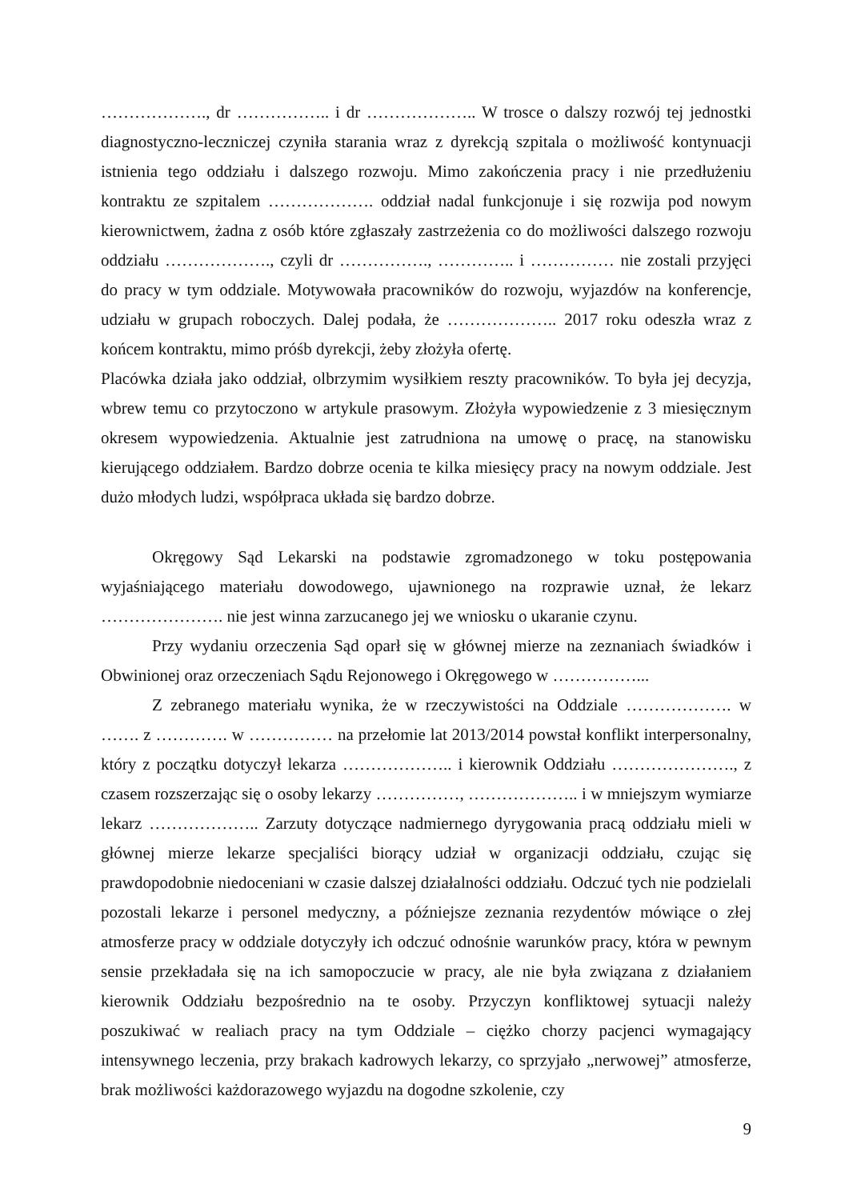………………., dr …………….. i dr ……………….. W trosce o dalszy rozwój tej jednostki diagnostyczno-leczniczej czyniła starania wraz z dyrekcją szpitala o możliwość kontynuacji istnienia tego oddziału i dalszego rozwoju. Mimo zakończenia pracy i nie przedłużeniu kontraktu ze szpitalem ………………. oddział nadal funkcjonuje i się rozwija pod nowym kierownictwem, żadna z osób które zgłaszały zastrzeżenia co do możliwości dalszego rozwoju oddziału ………………., czyli dr ……………., ………….. i …………… nie zostali przyjęci do pracy w tym oddziale. Motywowała pracowników do rozwoju, wyjazdów na konferencje, udziału w grupach roboczych. Dalej podała, że ……………….. 2017 roku odeszła wraz z końcem kontraktu, mimo próśb dyrekcji, żeby złożyła ofertę.
Placówka działa jako oddział, olbrzymim wysiłkiem reszty pracowników. To była jej decyzja, wbrew temu co przytoczono w artykule prasowym. Złożyła wypowiedzenie z 3 miesięcznym okresem wypowiedzenia. Aktualnie jest zatrudniona na umowę o pracę, na stanowisku kierującego oddziałem. Bardzo dobrze ocenia te kilka miesięcy pracy na nowym oddziale. Jest dużo młodych ludzi, współpraca układa się bardzo dobrze.
Okręgowy Sąd Lekarski na podstawie zgromadzonego w toku postępowania wyjaśniającego materiału dowodowego, ujawnionego na rozprawie uznał, że lekarz …………………. nie jest winna zarzucanego jej we wniosku o ukaranie czynu.
Przy wydaniu orzeczenia Sąd oparł się w głównej mierze na zeznaniach świadków i Obwinionej oraz orzeczeniach Sądu Rejonowego i Okręgowego w ……………...
Z zebranego materiału wynika, że w rzeczywistości na Oddziale ………………. w ……. z …………. w …………… na przełomie lat 2013/2014 powstał konflikt interpersonalny, który z początku dotyczył lekarza ……………….. i kierownik Oddziału …………………., z czasem rozszerzając się o osoby lekarzy ……………, ……………….. i w mniejszym wymiarze lekarz ……………….. Zarzuty dotyczące nadmiernego dyrygowania pracą oddziału mieli w głównej mierze lekarze specjaliści biorący udział w organizacji oddziału, czując się prawdopodobnie niedoceniani w czasie dalszej działalności oddziału. Odczuć tych nie podzielali pozostali lekarze i personel medyczny, a późniejsze zeznania rezydentów mówiące o złej atmosferze pracy w oddziale dotyczyły ich odczuć odnośnie warunków pracy, która w pewnym sensie przekładała się na ich samopoczucie w pracy, ale nie była związana z działaniem kierownik Oddziału bezpośrednio na te osoby. Przyczyn konfliktowej sytuacji należy poszukiwać w realiach pracy na tym Oddziale – ciężko chorzy pacjenci wymagający intensywnego leczenia, przy brakach kadrowych lekarzy, co sprzyjało „nerwowej” atmosferze, brak możliwości każdorazowego wyjazdu na dogodne szkolenie, czy
9